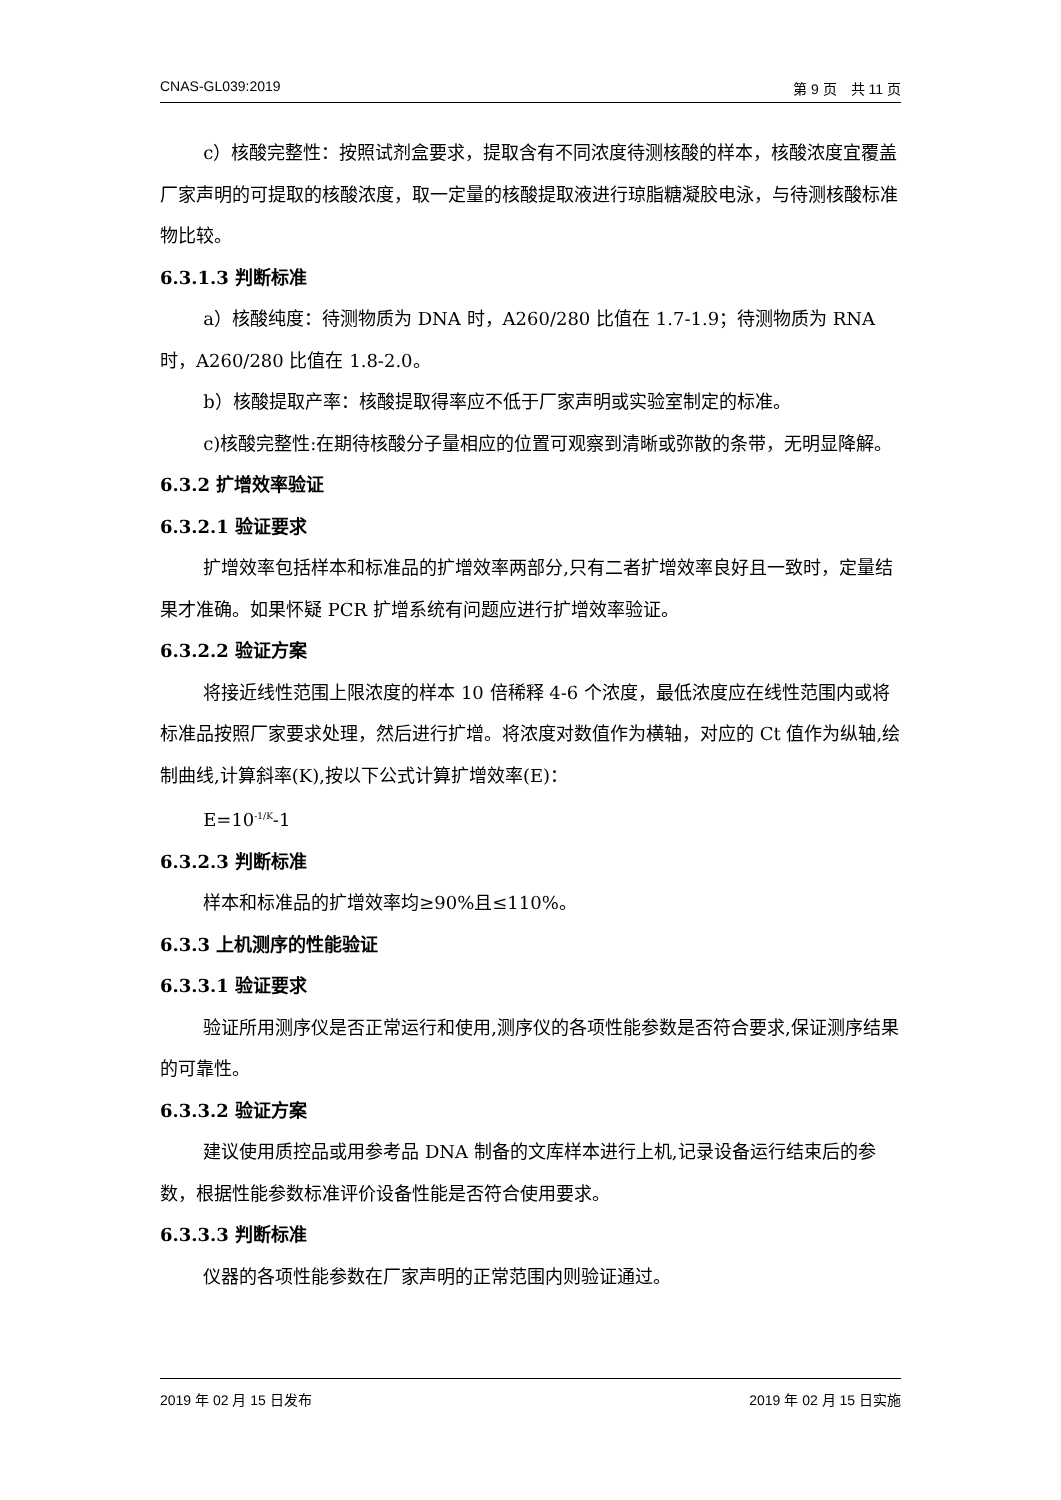CNAS-GL039:2019 第 9 页　共 11 页
c）核酸完整性：按照试剂盒要求，提取含有不同浓度待测核酸的样本，核酸浓度宜覆盖厂家声明的可提取的核酸浓度，取一定量的核酸提取液进行琼脂糖凝胶电泳，与待测核酸标准物比较。
6.3.1.3 判断标准
a）核酸纯度：待测物质为 DNA 时，A260/280 比值在 1.7-1.9；待测物质为 RNA 时，A260/280 比值在 1.8-2.0。
b）核酸提取产率：核酸提取得率应不低于厂家声明或实验室制定的标准。
c)核酸完整性:在期待核酸分子量相应的位置可观察到清晰或弥散的条带，无明显降解。
6.3.2 扩增效率验证
6.3.2.1 验证要求
扩增效率包括样本和标准品的扩增效率两部分,只有二者扩增效率良好且一致时，定量结果才准确。如果怀疑 PCR 扩增系统有问题应进行扩增效率验证。
6.3.2.2 验证方案
将接近线性范围上限浓度的样本 10 倍稀释 4-6 个浓度，最低浓度应在线性范围内或将标准品按照厂家要求处理，然后进行扩增。将浓度对数值作为横轴，对应的 Ct 值作为纵轴,绘制曲线,计算斜率(K),按以下公式计算扩增效率(E)：
E=10<sup>-1/K</sup>-1
6.3.2.3 判断标准
样本和标准品的扩增效率均≥90%且≤110%。
6.3.3 上机测序的性能验证
6.3.3.1 验证要求
验证所用测序仪是否正常运行和使用,测序仪的各项性能参数是否符合要求,保证测序结果的可靠性。
6.3.3.2 验证方案
建议使用质控品或用参考品 DNA 制备的文库样本进行上机,记录设备运行结束后的参数，根据性能参数标准评价设备性能是否符合使用要求。
6.3.3.3 判断标准
仪器的各项性能参数在厂家声明的正常范围内则验证通过。
2019 年 02 月 15 日发布 2019 年 02 月 15 日实施